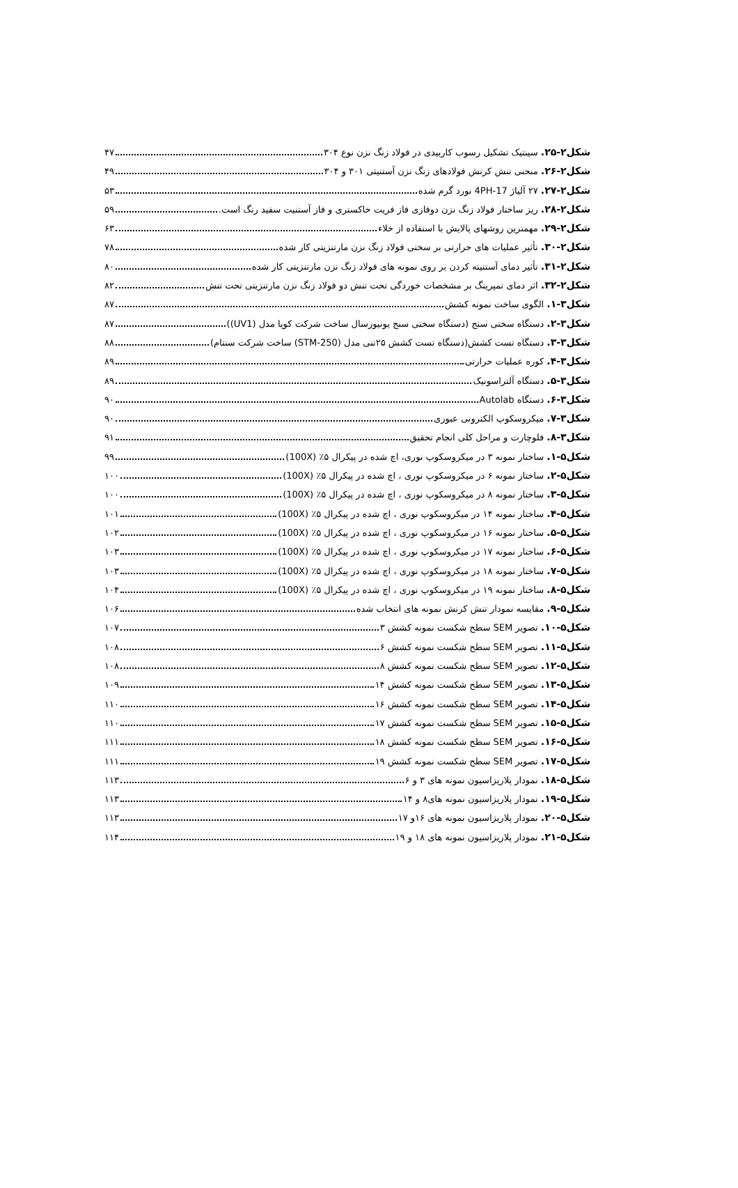شکل۲-۲۵. سینتیک تشکیل رسوب کاربیدی در فولاد زنگ نزن نوع ۳۰۴ ۴۷
شکل۲-۲۶. منحنی تنش کرنش فولادهای زنگ نزن آستنیتی ۳۰۱ و ۳۰۴ ۴۹
شکل۲-۲۷. ۲۷ آلیاژ 17-4PH نورد گرم شده ۵۳
شکل۲-۲۸. ریز ساختار فولاد زنگ نزن دوفازی فاز فریت خاکستری و فاز آستنیت سفید رنگ است. ۵۹
شکل۲-۲۹. مهمترین روشهای پالایش با استفاده از خلاء ۶۳
شکل۲-۳۰. تأثیر عملیات های حرارتی بر سختی فولاد زنگ نزن مارتنزیتی کار شده ۷۸
شکل۲-۳۱. تأثیر دمای آستنیته کردن بر روی نمونه های فولاد زنگ نزن مارتنزیتی کار شده ۸۰
شکل۲-۳۲. اثر دمای تمپرینگ بر مشخصات خوردگی تحت تنش دو فولاد زنگ نزن مارتنزیتی تحت تنش ۸۲
شکل۳-۱. الگوی ساخت نمونه کشش ۸۷
شکل۳-۲. دستگاه سختی سنج (دستگاه سختی سنج یونیورسال ساخت شرکت کوپا مدل (UV1)) ۸۷
شکل۳-۳. دستگاه تست کشش(دستگاه تست کشش ۲۵تنی مدل (STM-250) ساخت شرکت سنتام) ۸۸
شکل۳-۴. کوره عملیات حرارتی ۸۹
شکل۳-۵. دستگاه آلتراسونیک ۸۹
شکل۳-۶. دستگاه Autolab ۹۰
شکل۳-۷. میکروسکوپ الکترونی عبوری ۹۰
شکل۳-۸. فلوچارت و مراحل کلی انجام تحقیق ۹۱
شکل۵-۱. ساختار نمونه ۳ در میکروسکوپ نوری، اچ شده در پیکرال ۵٪ (100X) ۹۹
شکل۵-۲. ساختار نمونه ۶ در میکروسکوپ نوری ، اچ شده در پیکرال ۵٪ (100X) ۱۰۰
شکل۵-۳. ساختار نمونه ۸ در میکروسکوپ نوری ، اچ شده در پیکرال ۵٪ (100X) ۱۰۰
شکل۵-۴. ساختار نمونه ۱۴ در میکروسکوپ نوری ، اچ شده در پیکرال ۵٪ (100X) ۱۰۱
شکل۵-۵. ساختار نمونه ۱۶ در میکروسکوپ نوری ، اچ شده در پیکرال ۵٪ (100X) ۱۰۲
شکل۵-۶. ساختار نمونه ۱۷ در میکروسکوپ نوری ، اچ شده در پیکرال ۵٪ (100X) ۱۰۳
شکل۵-۷. ساختار نمونه ۱۸ در میکروسکوپ نوری ، اچ شده در پیکرال ۵٪ (100X) ۱۰۳
شکل۵-۸. ساختار نمونه ۱۹ در میکروسکوپ نوری ، اچ شده در پیکرال ۵٪ (100X) ۱۰۴
شکل۵-۹. مقایسه نمودار تنش کرنش نمونه های انتخاب شده ۱۰۶
شکل۵-۱۰. تصویر SEM سطح شکست نمونه کشش ۳ ۱۰۷
شکل۵-۱۱. تصویر SEM سطح شکست نمونه کشش ۶ ۱۰۸
شکل۵-۱۲. تصویر SEM سطح شکست نمونه کشش ۸ ۱۰۸
شکل۵-۱۳. تصویر SEM سطح شکست نمونه کشش ۱۴ ۱۰۹
شکل۵-۱۴. تصویر SEM سطح شکست نمونه کشش ۱۶ ۱۱۰
شکل۵-۱۵. تصویر SEM سطح شکست نمونه کشش ۱۷ ۱۱۰
شکل۵-۱۶. تصویر SEM سطح شکست نمونه کشش ۱۸ ۱۱۱
شکل۵-۱۷. تصویر SEM سطح شکست نمونه کشش ۱۹ ۱۱۱
شکل۵-۱۸. نمودار پلاریزاسیون نمونه های ۳ و ۶ ۱۱۳
شکل۵-۱۹. نمودار پلاریزاسیون نمونه های۸ و ۱۴ ۱۱۳
شکل۵-۲۰. نمودار پلاریزاسیون نمونه های ۱۶و ۱۷ ۱۱۳
شکل۵-۲۱. نمودار پلاریزاسیون نمونه های ۱۸ و ۱۹ ۱۱۴